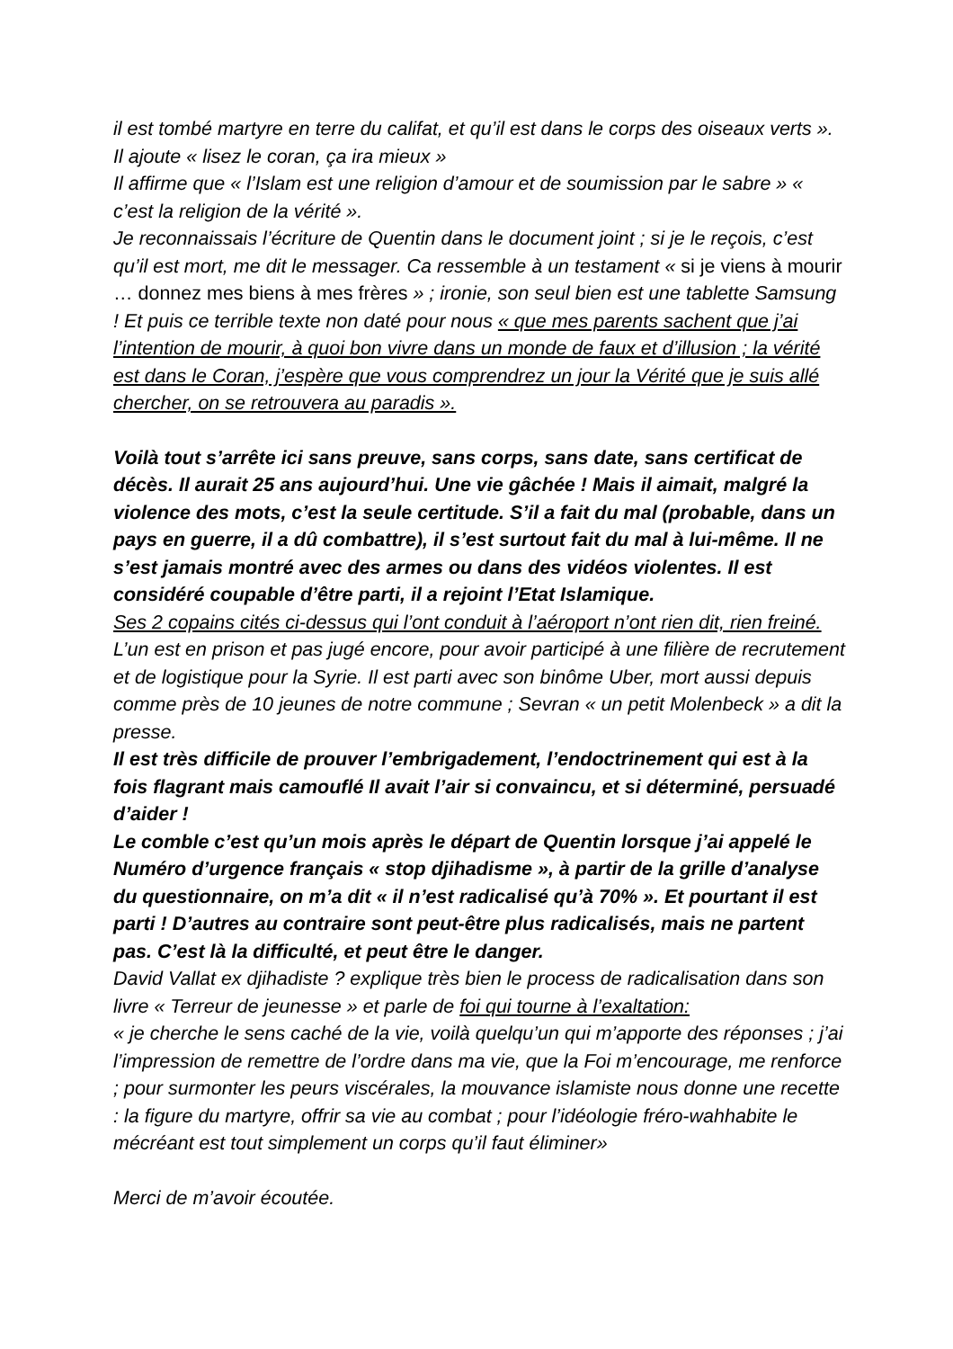il est tombé martyre en terre du califat, et qu’il est dans le corps des oiseaux verts ». Il ajoute « lisez le coran, ça ira mieux »
Il affirme que « l’Islam est une religion d’amour et de soumission par le sabre » « c’est la religion de la vérité ».
Je reconnaissais l’écriture de Quentin dans le document joint ; si je le reçois, c’est qu’il est mort, me dit le messager. Ca ressemble à un testament « si je viens à mourir … donnez mes biens à mes frères » ; ironie, son seul bien est une tablette Samsung ! Et puis ce terrible texte non daté pour nous « que mes parents sachent que j’ai l’intention de mourir, à quoi bon vivre dans un monde de faux et d’illusion ; la vérité est dans le Coran, j’espère que vous comprendrez un jour la Vérité que je suis allé chercher, on se retrouvera au paradis ».
Voilà tout s’arrête ici sans preuve, sans corps, sans date, sans certificat de décès. Il aurait 25 ans aujourd’hui. Une vie gâchée ! Mais il aimait, malgré la violence des mots, c’est la seule certitude. S’il a fait du mal (probable, dans un pays en guerre, il a dû combattre), il s’est surtout fait du mal à lui-même. Il ne s’est jamais montré avec des armes ou dans des vidéos violentes. Il est considéré coupable d’être parti, il a rejoint l’Etat Islamique.
Ses 2 copains cités ci-dessus qui l’ont conduit à l’aéroport n’ont rien dit, rien freiné. L’un est en prison et pas jugé encore, pour avoir participé à une filière de recrutement et de logistique pour la Syrie. Il est parti avec son binôme Uber, mort aussi depuis comme près de 10 jeunes de notre commune ; Sevran « un petit Molenbeck » a dit la presse.
Il est très difficile de prouver l’embrigadement, l’endoctrinement qui est à la fois flagrant mais camouflé Il avait l’air si convaincu, et si déterminé, persuadé d’aider !
Le comble c’est qu’un mois après le départ de Quentin lorsque j’ai appelé le Numéro d’urgence français « stop djihadisme », à partir de la grille d’analyse du questionnaire, on m’a dit « il n’est radicalisé qu’à 70% ». Et pourtant il est parti ! D’autres au contraire sont peut-être plus radicalisés, mais ne partent pas. C’est là la difficulté, et peut être le danger.
David Vallat ex djihadiste ? explique très bien le process de radicalisation dans son livre « Terreur de jeunesse » et parle de foi qui tourne à l’exaltation:
« je cherche le sens caché de la vie, voilà quelqu’un qui m’apporte des réponses ; j’ai l’impression de remettre de l’ordre dans ma vie, que la Foi m’encourage, me renforce ; pour surmonter les peurs viscérales, la mouvance islamiste nous donne une recette : la figure du martyre, offrir sa vie au combat ; pour l’idéologie fréro-wahhabite le mécréant est tout simplement un corps qu’il faut éliminer»
Merci de m’avoir écoutée.